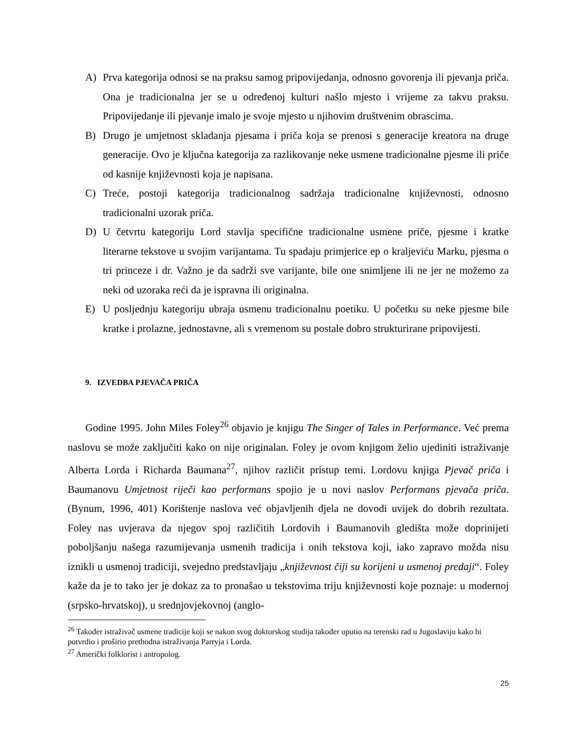A) Prva kategorija odnosi se na praksu samog pripovijedanja, odnosno govorenja ili pjevanja priča. Ona je tradicionalna jer se u određenoj kulturi našlo mjesto i vrijeme za takvu praksu. Pripovijedanje ili pjevanje imalo je svoje mjesto u njihovim društvenim obrascima.
B) Drugo je umjetnost skladanja pjesama i priča koja se prenosi s generacije kreatora na druge generacije. Ovo je ključna kategorija za razlikovanje neke usmene tradicionalne pjesme ili priče od kasnije književnosti koja je napisana.
C) Treće, postoji kategorija tradicionalnog sadržaja tradicionalne književnosti, odnosno tradicionalni uzorak priča.
D) U četvrtu kategoriju Lord stavlja specifične tradicionalne usmene priče, pjesme i kratke literarne tekstove u svojim varijantama. Tu spadaju primjerice ep o kraljeviću Marku, pjesma o tri princeze i dr. Važno je da sadrži sve varijante, bile one snimljene ili ne jer ne možemo za neki od uzoraka reći da je ispravna ili originalna.
E) U posljednju kategoriju ubraja usmenu tradicionalnu poetiku. U početku su neke pjesme bile kratke i prolazne, jednostavne, ali s vremenom su postale dobro strukturirane pripovijesti.
9. IZVEDBA PJEVAČA PRIČA
Godine 1995. John Miles Foley<sup>26</sup> objavio je knjigu The Singer of Tales in Performance. Već prema naslovu se može zaključiti kako on nije originalan. Foley je ovom knjigom želio ujediniti istraživanje Alberta Lorda i Richarda Baumana<sup>27</sup>, njihov različit pristup temi. Lordovu knjiga Pjevač priča i Baumanovu Umjetnost riječi kao performans spojio je u novi naslov Performans pjevača priča. (Bynum, 1996, 401) Korištenje naslova već objavljenih djela ne dovodi uvijek do dobrih rezultata. Foley nas uvjerava da njegov spoj različitih Lordovih i Baumanovih gledišta može doprinijeti poboljšanju našega razumijevanja usmenih tradicija i onih tekstova koji, iako zapravo možda nisu iznikli u usmenoj tradiciji, svejedno predstavljaju „književnost čiji su korijeni u usmenoj predaji“. Foley kaže da je to tako jer je dokaz za to pronašao u tekstovima triju književnosti koje poznaje: u modernoj (srpsko-hrvatskoj), u srednjovjekovnoj (anglo-
<sup>26</sup> Također istraživač usmene tradicije koji se nakon svog doktorskog studija također uputio na terenski rad u Jugoslaviju kako bi potvrdio i proširio prethodna istraživanja Parryja i Lorda.
<sup>27</sup> Američki folklorist i antropolog.
25